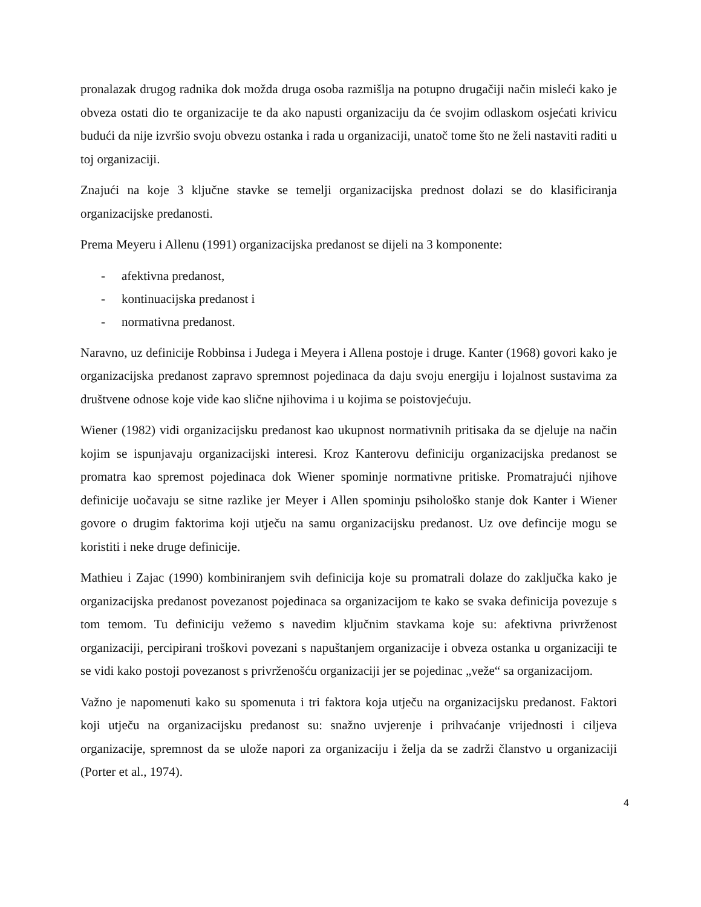pronalazak drugog radnika dok možda druga osoba razmišlja na potupno drugačiji način misleći kako je obveza ostati dio te organizacije te da ako napusti organizaciju da će svojim odlaskom osjećati krivicu budući da nije izvršio svoju obvezu ostanka i rada u organizaciji, unatoč tome što ne želi nastaviti raditi u toj organizaciji.
Znajući na koje 3 ključne stavke se temelji organizacijska prednost dolazi se do klasificiranja organizacijske predanosti.
Prema Meyeru i Allenu (1991) organizacijska predanost se dijeli na 3 komponente:
- afektivna predanost,
- kontinuacijska predanost i
- normativna predanost.
Naravno, uz definicije Robbinsa i Judega i Meyera i Allena postoje i druge. Kanter (1968) govori kako je organizacijska predanost zapravo spremnost pojedinaca da daju svoju energiju i lojalnost sustavima za društvene odnose koje vide kao slične njihovima i u kojima se poistovjećuju.
Wiener (1982) vidi organizacijsku predanost kao ukupnost normativnih pritisaka da se djeluje na način kojim se ispunjavaju organizacijski interesi. Kroz Kanterovu definiciju organizacijska predanost se promatra kao spremost pojedinaca dok Wiener spominje normativne pritiske. Promatrajući njihove definicije uočavaju se sitne razlike jer Meyer i Allen spominju psihološko stanje dok Kanter i Wiener govore o drugim faktorima koji utječu na samu organizacijsku predanost. Uz ove defincije mogu se koristiti i neke druge definicije.
Mathieu i Zajac (1990) kombiniranjem svih definicija koje su promatrali dolaze do zaključka kako je organizacijska predanost povezanost pojedinaca sa organizacijom te kako se svaka definicija povezuje s tom temom. Tu definiciju vežemo s navedim ključnim stavkama koje su: afektivna privrženost organizaciji, percipirani troškovi povezani s napuštanjem organizacije i obveza ostanka u organizaciji te se vidi kako postoji povezanost s privrženošću organizaciji jer se pojedinac „veže“ sa organizacijom.
Važno je napomenuti kako su spomenuta i tri faktora koja utječu na organizacijsku predanost. Faktori koji utječu na organizacijsku predanost su: snažno uvjerenje i prihvaćanje vrijednosti i ciljeva organizacije, spremnost da se ulože napori za organizaciju i želja da se zadrži članstvo u organizaciji (Porter et al., 1974).
4